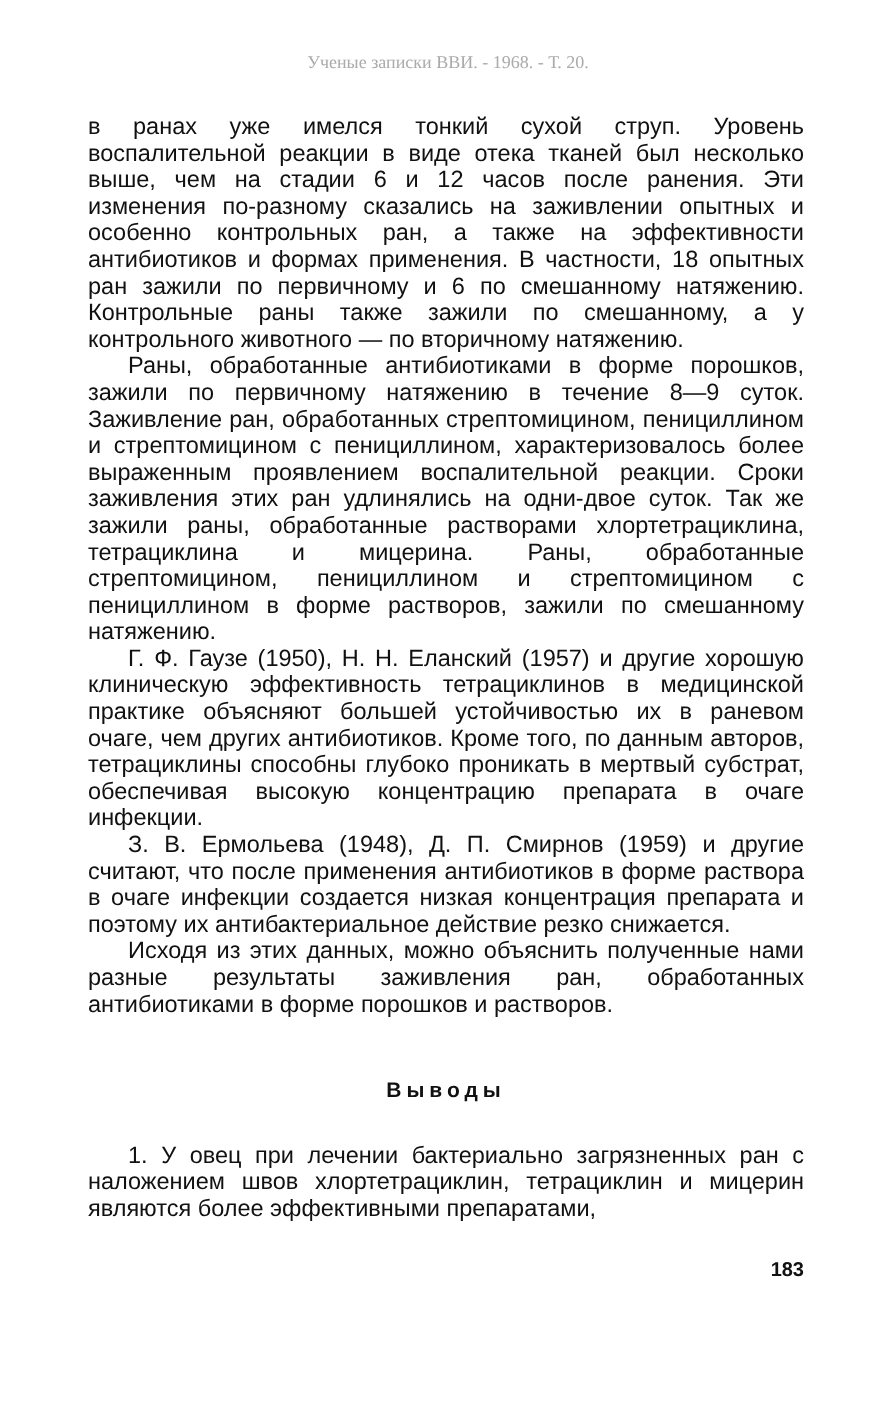Ученые записки ВВИ. - 1968. - Т. 20.
в ранах уже имелся тонкий сухой струп. Уровень воспалительной реакции в виде отека тканей был несколько выше, чем на стадии 6 и 12 часов после ранения. Эти изменения по-разному сказались на заживлении опытных и особенно контрольных ран, а также на эффективности антибиотиков и формах применения. В частности, 18 опытных ран зажили по первичному и 6 по смешанному натяжению. Контрольные раны также зажили по смешанному, а у контрольного животного — по вторичному натяжению.
Раны, обработанные антибиотиками в форме порошков, зажили по первичному натяжению в течение 8—9 суток. Заживление ран, обработанных стрептомицином, пенициллином и стрептомицином с пенициллином, характеризовалось более выраженным проявлением воспалительной реакции. Сроки заживления этих ран удлинялись на одни-двое суток. Так же зажили раны, обработанные растворами хлортетрациклина, тетрациклина и мицерина. Раны, обработанные стрептомицином, пенициллином и стрептомицином с пенициллином в форме растворов, зажили по смешанному натяжению.
Г. Ф. Гаузе (1950), Н. Н. Еланский (1957) и другие хорошую клиническую эффективность тетрациклинов в медицинской практике объясняют большей устойчивостью их в раневом очаге, чем других антибиотиков. Кроме того, по данным авторов, тетрациклины способны глубоко проникать в мертвый субстрат, обеспечивая высокую концентрацию препарата в очаге инфекции.
З. В. Ермольева (1948), Д. П. Смирнов (1959) и другие считают, что после применения антибиотиков в форме раствора в очаге инфекции создается низкая концентрация препарата и поэтому их антибактериальное действие резко снижается.
Исходя из этих данных, можно объяснить полученные нами разные результаты заживления ран, обработанных антибиотиками в форме порошков и растворов.
Выводы
1. У овец при лечении бактериально загрязненных ран с наложением швов хлортетрациклин, тетрациклин и мицерин являются более эффективными препаратами,
183